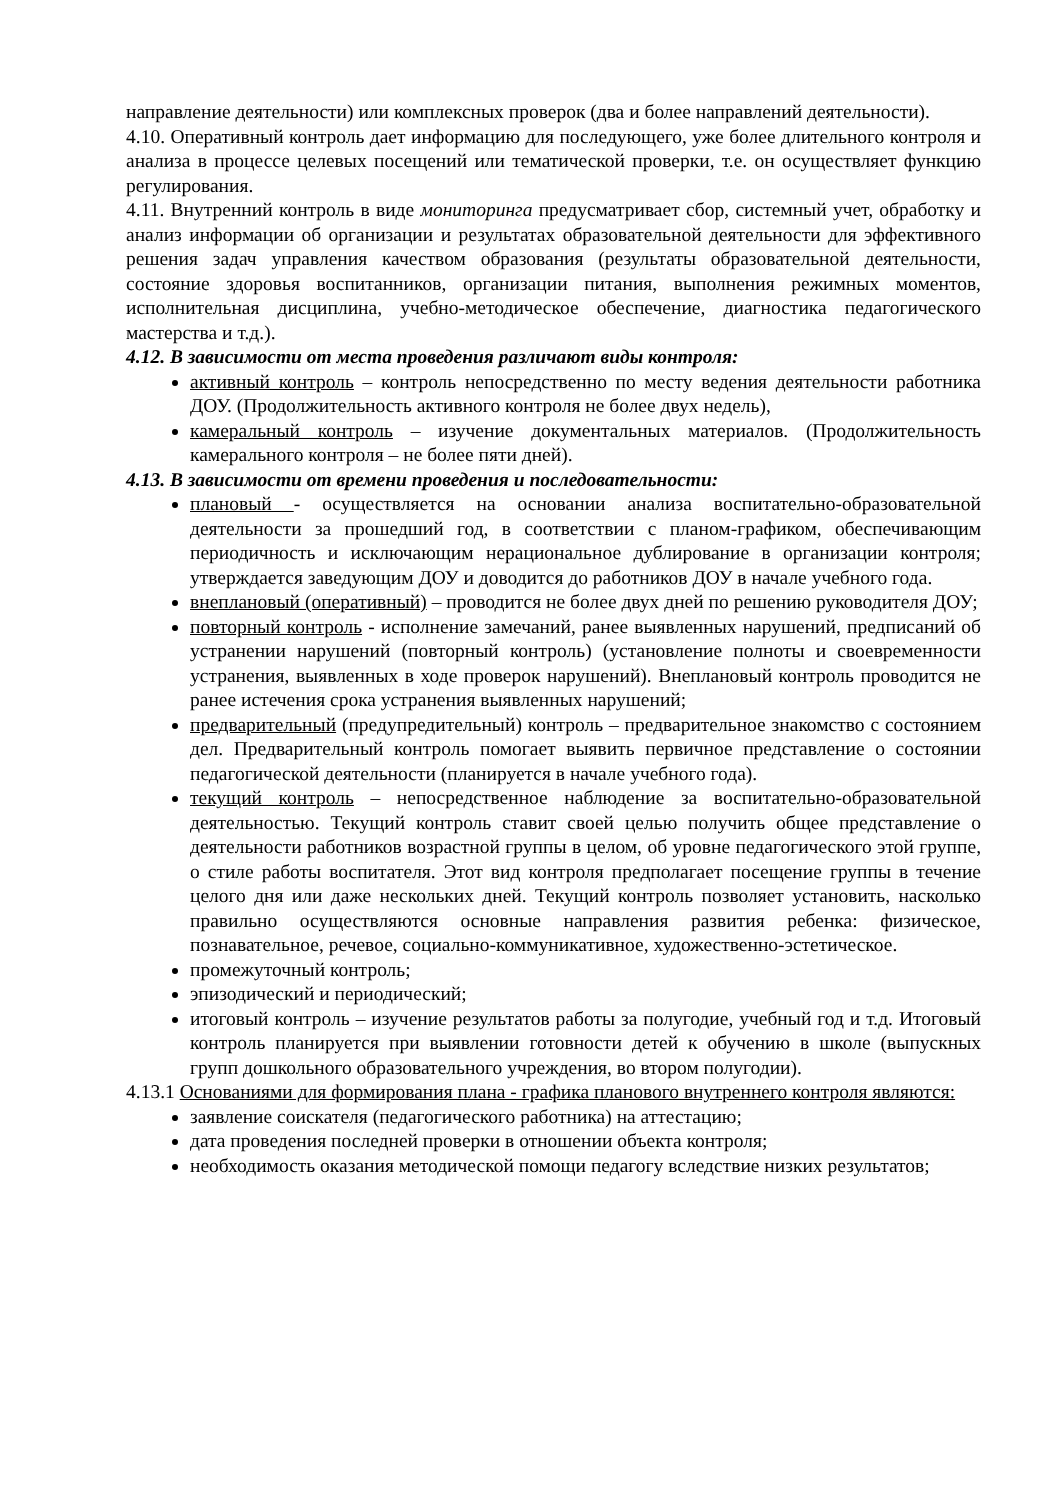направление деятельности) или комплексных проверок (два и более направлений деятельности).
4.10. Оперативный контроль дает информацию для последующего, уже более длительного контроля и анализа в процессе целевых посещений или тематической проверки, т.е. он осуществляет функцию регулирования.
4.11. Внутренний контроль в виде мониторинга предусматривает сбор, системный учет, обработку и анализ информации об организации и результатах образовательной деятельности для эффективного решения задач управления качеством образования (результаты образовательной деятельности, состояние здоровья воспитанников, организации питания, выполнения режимных моментов, исполнительная дисциплина, учебно-методическое обеспечение, диагностика педагогического мастерства и т.д.).
4.12. В зависимости от места проведения различают виды контроля:
активный контроль – контроль непосредственно по месту ведения деятельности работника ДОУ. (Продолжительность активного контроля не более двух недель),
камеральный контроль – изучение документальных материалов. (Продолжительность камерального контроля – не более пяти дней).
4.13. В зависимости от времени проведения и последовательности:
плановый - осуществляется на основании анализа воспитательно-образовательной деятельности за прошедший год, в соответствии с планом-графиком, обеспечивающим периодичность и исключающим нерациональное дублирование в организации контроля; утверждается заведующим ДОУ и доводится до работников ДОУ в начале учебного года.
внеплановый (оперативный) – проводится не более двух дней по решению руководителя ДОУ;
повторный контроль - исполнение замечаний, ранее выявленных нарушений, предписаний об устранении нарушений (повторный контроль) (установление полноты и своевременности устранения, выявленных в ходе проверок нарушений). Внеплановый контроль проводится не ранее истечения срока устранения выявленных нарушений;
предварительный (предупредительный) контроль – предварительное знакомство с состоянием дел. Предварительный контроль помогает выявить первичное представление о состоянии педагогической деятельности (планируется в начале учебного года).
текущий контроль – непосредственное наблюдение за воспитательно-образовательной деятельностью. Текущий контроль ставит своей целью получить общее представление о деятельности работников возрастной группы в целом, об уровне педагогического этой группе, о стиле работы воспитателя. Этот вид контроля предполагает посещение группы в течение целого дня или даже нескольких дней. Текущий контроль позволяет установить, насколько правильно осуществляются основные направления развития ребенка: физическое, познавательное, речевое, социально-коммуникативное, художественно-эстетическое.
промежуточный контроль;
эпизодический и периодический;
итоговый контроль – изучение результатов работы за полугодие, учебный год и т.д. Итоговый контроль планируется при выявлении готовности детей к обучению в школе (выпускных групп дошкольного образовательного учреждения, во втором полугодии).
4.13.1 Основаниями для формирования плана - графика планового внутреннего контроля являются:
заявление соискателя (педагогического работника) на аттестацию;
дата проведения последней проверки в отношении объекта контроля;
необходимость оказания методической помощи педагогу вследствие низких результатов;